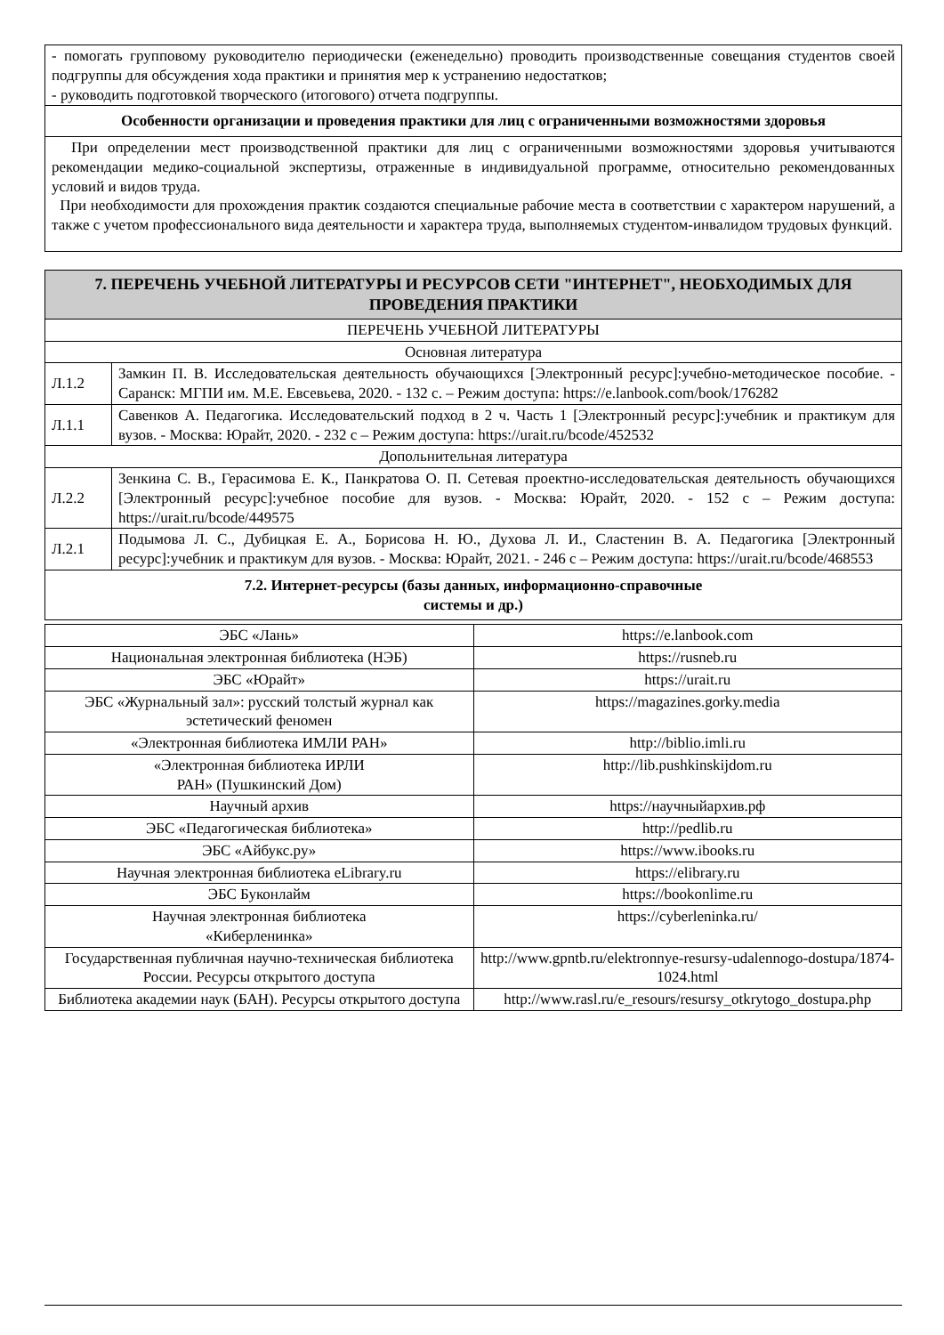| - помогать групповому руководителю периодически (еженедельно) проводить производственные совещания студентов своей подгруппы для обсуждения хода практики и принятия мер к устранению недостатков; - руководить подготовкой творческого (итогового) отчета подгруппы. |
| Особенности организации и проведения практики для лиц с ограниченными возможностями здоровья |
| При определении мест производственной практики для лиц с ограниченными возможностями здоровья учитываются рекомендации медико-социальной экспертизы, отраженные в индивидуальной программе, относительно рекомендованных условий и видов труда. При необходимости для прохождения практик создаются специальные рабочие места в соответствии с характером нарушений, а также с учетом профессионального вида деятельности и характера труда, выполняемых студентом-инвалидом трудовых функций. |
| 7. ПЕРЕЧЕНЬ УЧЕБНОЙ ЛИТЕРАТУРЫ И РЕСУРСОВ СЕТИ "ИНТЕРНЕТ", НЕОБХОДИМЫХ ДЛЯ ПРОВЕДЕНИЯ ПРАКТИКИ | |
| ПЕРЕЧЕНЬ УЧЕБНОЙ ЛИТЕРАТУРЫ | |
| Основная литература | |
| Л.1.2 | Замкин П. В. Исследовательская деятельность обучающихся [Электронный ресурс]:учебно-методическое пособие. - Саранск: МГПИ им. М.Е. Евсевьева, 2020. - 132 с. – Режим доступа: https://e.lanbook.com/book/176282 |
| Л.1.1 | Савенков А. Педагогика. Исследовательский подход в 2 ч. Часть 1 [Электронный ресурс]:учебник и практикум для вузов. - Москва: Юрайт, 2020. - 232 с – Режим доступа: https://urait.ru/bcode/452532 |
| Допольнительная литература | |
| Л.2.2 | Зенкина С. В., Герасимова Е. К., Панкратова О. П. Сетевая проектно-исследовательская деятельность обучающихся [Электронный ресурс]:учебное пособие для вузов. - Москва: Юрайт, 2020. - 152 с – Режим доступа: https://urait.ru/bcode/449575 |
| Л.2.1 | Подымова Л. С., Дубицкая Е. А., Борисова Н. Ю., Духова Л. И., Сластенин В. А. Педагогика [Электронный ресурс]:учебник и практикум для вузов. - Москва: Юрайт, 2021. - 246 с – Режим доступа: https://urait.ru/bcode/468553 |
| 7.2. Интернет-ресурсы (базы данных, информационно-справочные системы и др.) | |
| ЭБС «Лань» | https://e.lanbook.com |
| Национальная электронная библиотека (НЭБ) | https://rusneb.ru |
| ЭБС «Юрайт» | https://urait.ru |
| ЭБС «Журнальный зал»: русский толстый журнал как эстетический феномен | https://magazines.gorky.media |
| «Электронная библиотека ИМЛИ РАН» | http://biblio.imli.ru |
| «Электронная библиотека ИРЛИ РАН» (Пушкинский Дом) | http://lib.pushkinskijdom.ru |
| Научный архив | https://научныйархив.рф |
| ЭБС «Педагогическая библиотека» | http://pedlib.ru |
| ЭБС «Айбукс.ру» | https://www.ibooks.ru |
| Научная электронная библиотека eLibrary.ru | https://elibrary.ru |
| ЭБС Буконлайм | https://bookonlime.ru |
| Научная электронная библиотека «Киберленинка» | https://cyberleninka.ru/ |
| Государственная публичная научно-техническая библиотека России. Ресурсы открытого доступа | http://www.gpntb.ru/elektronnye-resursy-udalennogo-dostupa/1874-1024.html |
| Библиотека академии наук (БАН). Ресурсы открытого доступа | http://www.rasl.ru/e_resours/resursy_otkrytogo_dostupa.php |